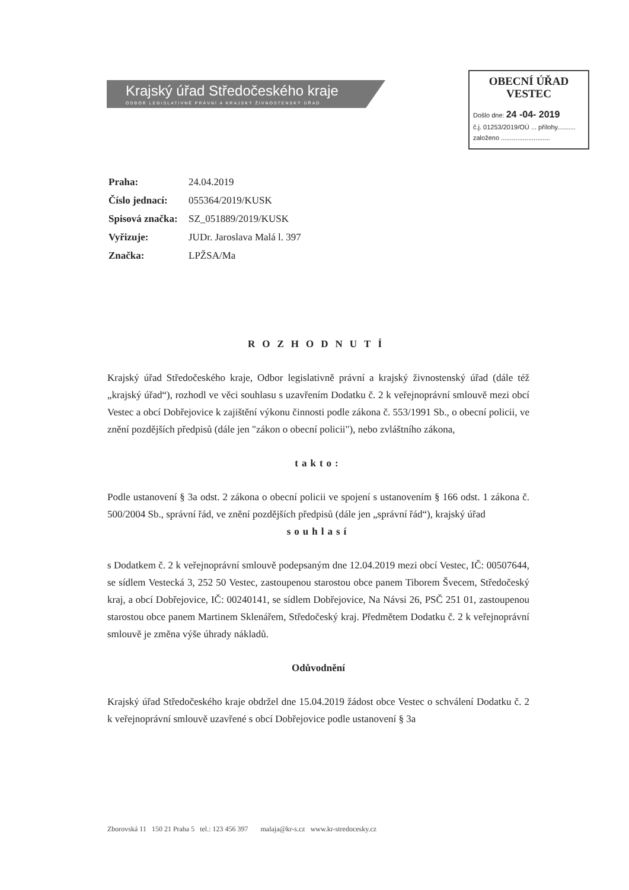Krajský úřad Středočeského kraje
ODBOR LEGISLATIVNĚ PRÁVNÍ A KRAJSKÝ ŽIVNOSTENSKÝ ÚŘAD
OBECNÍ ÚŘAD
VESTEC
Došlo dne: 24 -04- 2019
č.j. 01253/2019/OÚ ... přílohy..........
založeno ...........................
| Praha: | 24.04.2019 |
| Číslo jednací: | 055364/2019/KUSK |
| Spisová značka: | SZ_051889/2019/KUSK |
| Vyřizuje: | JUDr. Jaroslava Malá l. 397 |
| Značka: | LPŽSA/Ma |
ROZHODNUTÍ
Krajský úřad Středočeského kraje, Odbor legislativně právní a krajský živnostenský úřad (dále též „krajský úřad“), rozhodl ve věci souhlasu s uzavřením Dodatku č. 2 k veřejnoprávní smlouvě mezi obcí Vestec a obcí Dobřejovice k zajištění výkonu činnosti podle zákona č. 553/1991 Sb., o obecní policii, ve znění pozdějších předpisů (dále jen "zákon o obecní policii"), nebo zvláštního zákona,
takto:
Podle ustanovení § 3a odst. 2 zákona o obecní policii ve spojení s ustanovením § 166 odst. 1 zákona č. 500/2004 Sb., správní řád, ve znění pozdějších předpisů (dále jen „správní řád“), krajský úřad
souhlasí
s Dodatkem č. 2 k veřejnoprávní smlouvě podepsaným dne 12.04.2019 mezi obcí Vestec, IČ: 00507644, se sídlem Vestecká 3, 252 50 Vestec, zastoupenou starostou obce panem Tiborem Švecem, Středočeský kraj, a obcí Dobřejovice, IČ: 00240141, se sídlem Dobřejovice, Na Návsi 26, PSČ 251 01, zastoupenou starostou obce panem Martinem Sklenářem, Středočeský kraj. Předmětem Dodatku č. 2 k veřejnoprávní smlouvě je změna výše úhrady nákladů.
Odůvodnění
Krajský úřad Středočeského kraje obdržel dne 15.04.2019 žádost obce Vestec o schválení Dodatku č. 2 k veřejnoprávní smlouvě uzavřené s obcí Dobřejovice podle ustanovení § 3a
Zborovská 11 150 21 Praha 5 tel.: 123 456 397 malaja@kr-s.cz www.kr-stredocesky.cz